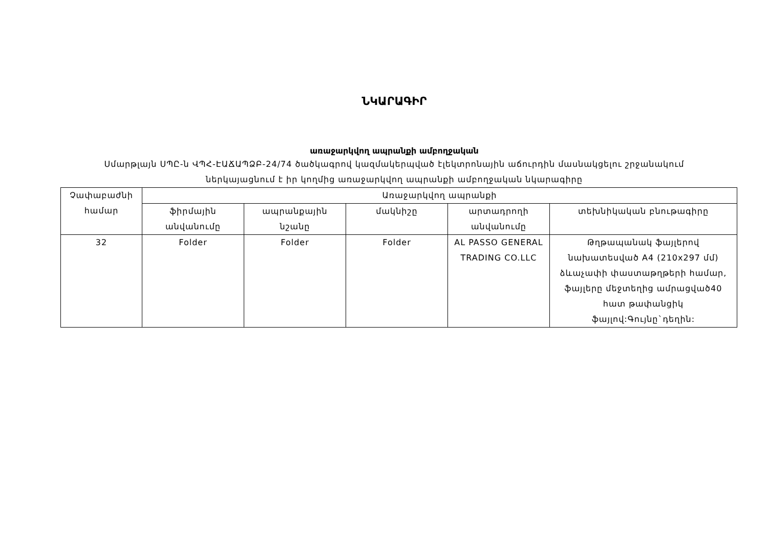ՆԿԱՐԱԳԻՐ
առաջարկվող ապրանքի ամբողջական
Սմարթլայն ՍՊԸ-ն ՎՊՀ-ԷԱՃԱՊՁԲ-24/74 ծածկագրով կազմակերպված էլեկտրոնային աճուրդին մասնակցելու շրջանակում ներկայացնում է իր կողմից առաջարկվող ապրանքի ամբողջական նկարագիրը
| Չափաբաժնի համար | Առաջարկվող ապրանքի | | | | |
| --- | --- | --- | --- | --- | --- |
| | ֆիրմային անվանումը | ապրանքային նշանը | մակնիշը | արտադրողի անվանումը | տեխնիկական բնութագիրը |
| 32 | Folder | Folder | Folder | AL PASSO GENERAL TRADING CO.LLC | Թղթապանակ ֆայլերով նախատեսված A4 (210x297 մմ) ձևաչափի փաստաթղթերի համար, ֆայլերը մեջտեղից ամրացված40 հատ թափանցիկ ֆայլով:Գույնը`դեղին: |